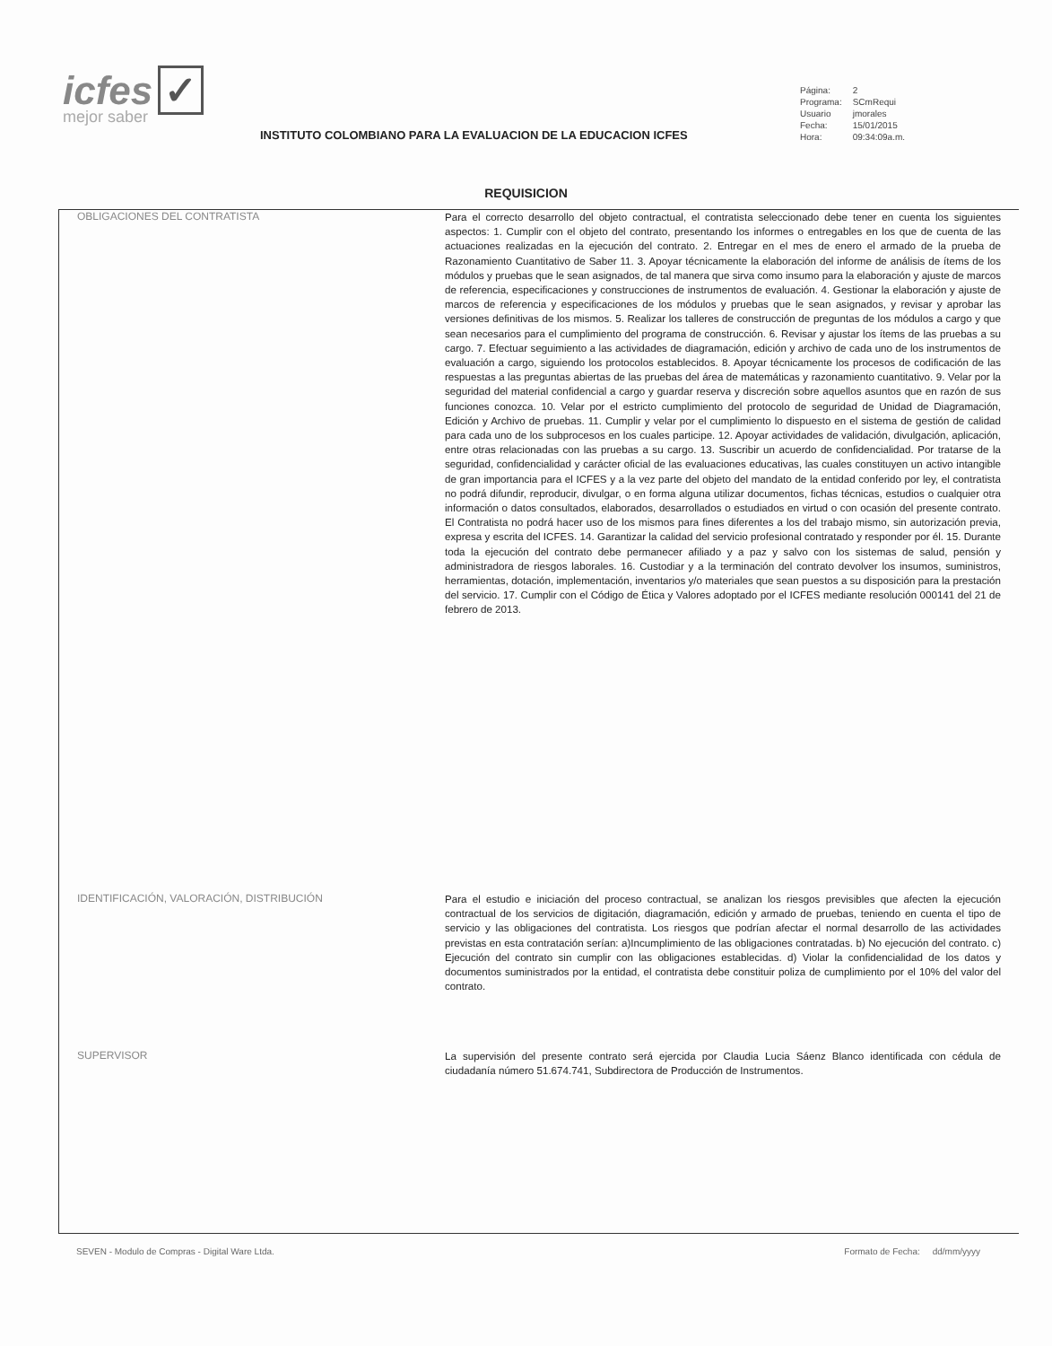icfes ✓
mejor saber
INSTITUTO COLOMBIANO PARA LA EVALUACION DE LA EDUCACION ICFES
| Página: | 2 |
| Programa: | SCmRequi |
| Usuario | jmorales |
| Fecha: | 15/01/2015 |
| Hora: | 09:34:09a.m. |
REQUISICION
OBLIGACIONES DEL CONTRATISTA
Para el correcto desarrollo del objeto contractual, el contratista seleccionado debe tener en cuenta los siguientes aspectos: 1. Cumplir con el objeto del contrato, presentando los informes o entregables en los que de cuenta de las actuaciones realizadas en la ejecución del contrato. 2. Entregar en el mes de enero el armado de la prueba de Razonamiento Cuantitativo de Saber 11. 3. Apoyar técnicamente la elaboración del informe de análisis de ítems de los módulos y pruebas que le sean asignados, de tal manera que sirva como insumo para la elaboración y ajuste de marcos de referencia, especificaciones y construcciones de instrumentos de evaluación. 4. Gestionar la elaboración y ajuste de marcos de referencia y especificaciones de los módulos y pruebas que le sean asignados, y revisar y aprobar las versiones definitivas de los mismos. 5. Realizar los talleres de construcción de preguntas de los módulos a cargo y que sean necesarios para el cumplimiento del programa de construcción. 6. Revisar y ajustar los ítems de las pruebas a su cargo. 7. Efectuar seguimiento a las actividades de diagramación, edición y archivo de cada uno de los instrumentos de evaluación a cargo, siguiendo los protocolos establecidos. 8. Apoyar técnicamente los procesos de codificación de las respuestas a las preguntas abiertas de las pruebas del área de matemáticas y razonamiento cuantitativo. 9. Velar por la seguridad del material confidencial a cargo y guardar reserva y discreción sobre aquellos asuntos que en razón de sus funciones conozca. 10. Velar por el estricto cumplimiento del protocolo de seguridad de Unidad de Diagramación, Edición y Archivo de pruebas. 11. Cumplir y velar por el cumplimiento lo dispuesto en el sistema de gestión de calidad para cada uno de los subprocesos en los cuales participe. 12. Apoyar actividades de validación, divulgación, aplicación, entre otras relacionadas con las pruebas a su cargo. 13. Suscribir un acuerdo de confidencialidad. Por tratarse de la seguridad, confidencialidad y carácter oficial de las evaluaciones educativas, las cuales constituyen un activo intangible de gran importancia para el ICFES y a la vez parte del objeto del mandato de la entidad conferido por ley, el contratista no podrá difundir, reproducir, divulgar, o en forma alguna utilizar documentos, fichas técnicas, estudios o cualquier otra información o datos consultados, elaborados, desarrollados o estudiados en virtud o con ocasión del presente contrato. El Contratista no podrá hacer uso de los mismos para fines diferentes a los del trabajo mismo, sin autorización previa, expresa y escrita del ICFES. 14. Garantizar la calidad del servicio profesional contratado y responder por él. 15. Durante toda la ejecución del contrato debe permanecer afiliado y a paz y salvo con los sistemas de salud, pensión y administradora de riesgos laborales. 16. Custodiar y a la terminación del contrato devolver los insumos, suministros, herramientas, dotación, implementación, inventarios y/o materiales que sean puestos a su disposición para la prestación del servicio. 17. Cumplir con el Código de Ética y Valores adoptado por el ICFES mediante resolución 000141 del 21 de febrero de 2013.
IDENTIFICACIÓN, VALORACIÓN, DISTRIBUCIÓN
Para el estudio e iniciación del proceso contractual, se analizan los riesgos previsibles que afecten la ejecución contractual de los servicios de digitación, diagramación, edición y armado de pruebas, teniendo en cuenta el tipo de servicio y las obligaciones del contratista. Los riesgos que podrían afectar el normal desarrollo de las actividades previstas en esta contratación serían: a)Incumplimiento de las obligaciones contratadas. b) No ejecución del contrato. c) Ejecución del contrato sin cumplir con las obligaciones establecidas. d) Violar la confidencialidad de los datos y documentos suministrados por la entidad, el contratista debe constituir poliza de cumplimiento por el 10% del valor del contrato.
SUPERVISOR
La supervisión del presente contrato será ejercida por Claudia Lucia Sáenz Blanco identificada con cédula de ciudadanía número 51.674.741, Subdirectora de Producción de Instrumentos.
SEVEN - Modulo de Compras - Digital Ware Ltda.
Formato de Fecha: dd/mm/yyyy